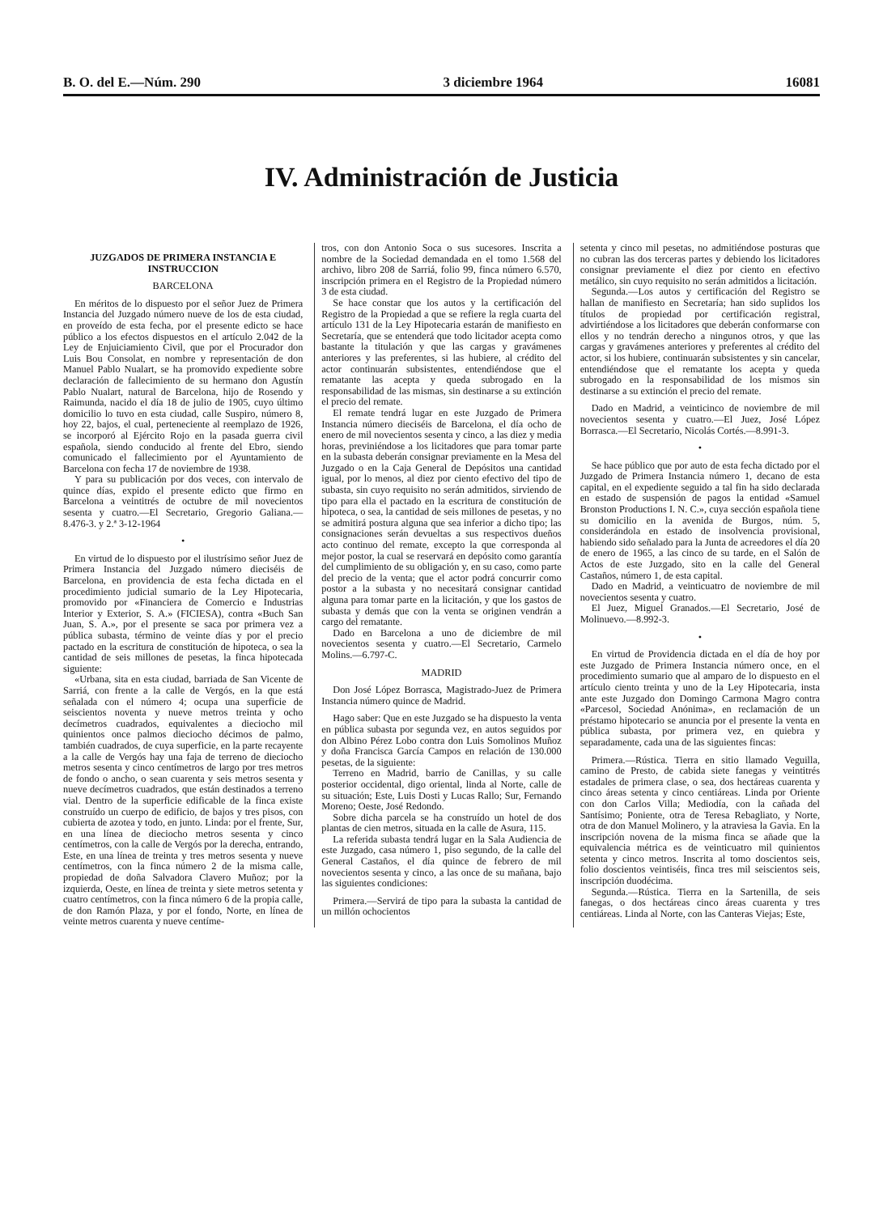B. O. del E.—Núm. 290 3 diciembre 1964 16081
IV. Administración de Justicia
JUZGADOS DE PRIMERA INSTANCIA E INSTRUCCION
BARCELONA
En méritos de lo dispuesto por el señor Juez de Primera Instancia del Juzgado número nueve de los de esta ciudad, en proveído de esta fecha, por el presente edicto se hace público a los efectos dispuestos en el artículo 2.042 de la Ley de Enjuiciamiento Civil, que por el Procurador don Luis Bou Consolat, en nombre y representación de don Manuel Pablo Nualart, se ha promovido expediente sobre declaración de fallecimiento de su hermano don Agustín Pablo Nualart, natural de Barcelona, hijo de Rosendo y Raimunda, nacido el día 18 de julio de 1905, cuyo último domicilio lo tuvo en esta ciudad, calle Suspiro, número 8, hoy 22, bajos, el cual, perteneciente al reemplazo de 1926, se incorporó al Ejército Rojo en la pasada guerra civil española, siendo conducido al frente del Ebro, siendo comunicado el fallecimiento por el Ayuntamiento de Barcelona con fecha 17 de noviembre de 1938.
Y para su publicación por dos veces, con intervalo de quince días, expido el presente edicto que firmo en Barcelona a veintitrés de octubre de mil novecientos sesenta y cuatro.—El Secretario, Gregorio Galiana.—8.476-3. y 2.ª 3-12-1964
•
En virtud de lo dispuesto por el ilustrísimo señor Juez de Primera Instancia del Juzgado número dieciséis de Barcelona, en providencia de esta fecha dictada en el procedimiento judicial sumario de la Ley Hipotecaria, promovido por «Financiera de Comercio e Industrias Interior y Exterior, S. A.» (FICIESA), contra «Buch San Juan, S. A.», por el presente se saca por primera vez a pública subasta, término de veinte días y por el precio pactado en la escritura de constitución de hipoteca, o sea la cantidad de seis millones de pesetas, la finca hipotecada siguiente:
«Urbana, sita en esta ciudad, barriada de San Vicente de Sarriá, con frente a la calle de Vergós, en la que está señalada con el número 4; ocupa una superficie de seiscientos noventa y nueve metros treinta y ocho decímetros cuadrados, equivalentes a dieciocho mil quinientos once palmos dieciocho décimos de palmo, también cuadrados, de cuya superficie, en la parte recayente a la calle de Vergós hay una faja de terreno de dieciocho metros sesenta y cinco centímetros de largo por tres metros de fondo o ancho, o sean cuarenta y seis metros sesenta y nueve decímetros cuadrados, que están destinados a terreno vial. Dentro de la superficie edificable de la finca existe construído un cuerpo de edificio, de bajos y tres pisos, con cubierta de azotea y todo, en junto. Linda: por el frente, Sur, en una línea de dieciocho metros sesenta y cinco centímetros, con la calle de Vergós por la derecha, entrando, Este, en una línea de treinta y tres metros sesenta y nueve centímetros, con la finca número 2 de la misma calle, propiedad de doña Salvadora Clavero Muñoz; por la izquierda, Oeste, en línea de treinta y siete metros setenta y cuatro centímetros, con la finca número 6 de la propia calle, de don Ramón Plaza, y por el fondo, Norte, en línea de veinte metros cuarenta y nueve centíme-
tros, con don Antonio Soca o sus sucesores. Inscrita a nombre de la Sociedad demandada en el tomo 1.568 del archivo, libro 208 de Sarriá, folio 99, finca número 6.570, inscripción primera en el Registro de la Propiedad número 3 de esta ciudad.
Se hace constar que los autos y la certificación del Registro de la Propiedad a que se refiere la regla cuarta del artículo 131 de la Ley Hipotecaria estarán de manifiesto en Secretaría, que se entenderá que todo licitador acepta como bastante la titulación y que las cargas y gravámenes anteriores y las preferentes, si las hubiere, al crédito del actor continuarán subsistentes, entendiéndose que el rematante las acepta y queda subrogado en la responsabilidad de las mismas, sin destinarse a su extinción el precio del remate.
El remate tendrá lugar en este Juzgado de Primera Instancia número dieciséis de Barcelona, el día ocho de enero de mil novecientos sesenta y cinco, a las diez y media horas, previniéndose a los licitadores que para tomar parte en la subasta deberán consignar previamente en la Mesa del Juzgado o en la Caja General de Depósitos una cantidad igual, por lo menos, al diez por ciento efectivo del tipo de subasta, sin cuyo requisito no serán admitidos, sirviendo de tipo para ella el pactado en la escritura de constitución de hipoteca, o sea, la cantidad de seis millones de pesetas, y no se admitirá postura alguna que sea inferior a dicho tipo; las consignaciones serán devueltas a sus respectivos dueños acto continuo del remate, excepto la que corresponda al mejor postor, la cual se reservará en depósito como garantía del cumplimiento de su obligación y, en su caso, como parte del precio de la venta; que el actor podrá concurrir como postor a la subasta y no necesitará consignar cantidad alguna para tomar parte en la licitación, y que los gastos de subasta y demás que con la venta se originen vendrán a cargo del rematante.
Dado en Barcelona a uno de diciembre de mil novecientos sesenta y cuatro.—El Secretario, Carmelo Molins.—6.797-C.
MADRID
Don José López Borrasca, Magistrado-Juez de Primera Instancia número quince de Madrid.
Hago saber: Que en este Juzgado se ha dispuesto la venta en pública subasta por segunda vez, en autos seguidos por don Albino Pérez Lobo contra don Luis Somolinos Muñoz y doña Francisca García Campos en relación de 130.000 pesetas, de la siguiente:
Terreno en Madrid, barrio de Canillas, y su calle posterior occidental, digo oriental, linda al Norte, calle de su situación; Este, Luis Dosti y Lucas Rallo; Sur, Fernando Moreno; Oeste, José Redondo.
Sobre dicha parcela se ha construído un hotel de dos plantas de cien metros, situada en la calle de Asura, 115.
La referida subasta tendrá lugar en la Sala Audiencia de este Juzgado, casa número 1, piso segundo, de la calle del General Castaños, el día quince de febrero de mil novecientos sesenta y cinco, a las once de su mañana, bajo las siguientes condiciones:
Primera.—Servirá de tipo para la subasta la cantidad de un millón ochocientos
setenta y cinco mil pesetas, no admitiéndose posturas que no cubran las dos terceras partes y debiendo los licitadores consignar previamente el diez por ciento en efectivo metálico, sin cuyo requisito no serán admitidos a licitación.
Segunda.—Los autos y certificación del Registro se hallan de manifiesto en Secretaría; han sido suplidos los títulos de propiedad por certificación registral, advirtiéndose a los licitadores que deberán conformarse con ellos y no tendrán derecho a ningunos otros, y que las cargas y gravámenes anteriores y preferentes al crédito del actor, si los hubiere, continuarán subsistentes y sin cancelar, entendiéndose que el rematante los acepta y queda subrogado en la responsabilidad de los mismos sin destinarse a su extinción el precio del remate.
Dado en Madrid, a veinticinco de noviembre de mil novecientos sesenta y cuatro.—El Juez, José López Borrasca.—El Secretario, Nicolás Cortés.—8.991-3.
•
Se hace público que por auto de esta fecha dictado por el Juzgado de Primera Instancia número 1, decano de esta capital, en el expediente seguido a tal fin ha sido declarada en estado de suspensión de pagos la entidad «Samuel Bronston Productions I. N. C.», cuya sección española tiene su domicilio en la avenida de Burgos, núm. 5, considerándola en estado de insolvencia provisional, habiendo sido señalado para la Junta de acreedores el día 20 de enero de 1965, a las cinco de su tarde, en el Salón de Actos de este Juzgado, sito en la calle del General Castaños, número 1, de esta capital.
Dado en Madrid, a veinticuatro de noviembre de mil novecientos sesenta y cuatro.
El Juez, Miguel Granados.—El Secretario, José de Molinuevo.—8.992-3.
•
En virtud de Providencia dictada en el día de hoy por este Juzgado de Primera Instancia número once, en el procedimiento sumario que al amparo de lo dispuesto en el artículo ciento treinta y uno de la Ley Hipotecaria, insta ante este Juzgado don Domingo Carmona Magro contra «Parcesol, Sociedad Anónima», en reclamación de un préstamo hipotecario se anuncia por el presente la venta en pública subasta, por primera vez, en quiebra y separadamente, cada una de las siguientes fincas:
Primera.—Rústica. Tierra en sitio llamado Veguilla, camino de Presto, de cabida siete fanegas y veintitrés estadales de primera clase, o sea, dos hectáreas cuarenta y cinco áreas setenta y cinco centiáreas. Linda por Oriente con don Carlos Villa; Mediodía, con la cañada del Santísimo; Poniente, otra de Teresa Rebagliato, y Norte, otra de don Manuel Molinero, y la atraviesa la Gavia. En la inscripción novena de la misma finca se añade que la equivalencia métrica es de veinticuatro mil quinientos setenta y cinco metros. Inscrita al tomo doscientos seis, folio doscientos veintiséis, finca tres mil seiscientos seis, inscripción duodécima.
Segunda.—Rústica. Tierra en la Sartenilla, de seis fanegas, o dos hectáreas cinco áreas cuarenta y tres centiáreas. Linda al Norte, con las Canteras Viejas; Este,